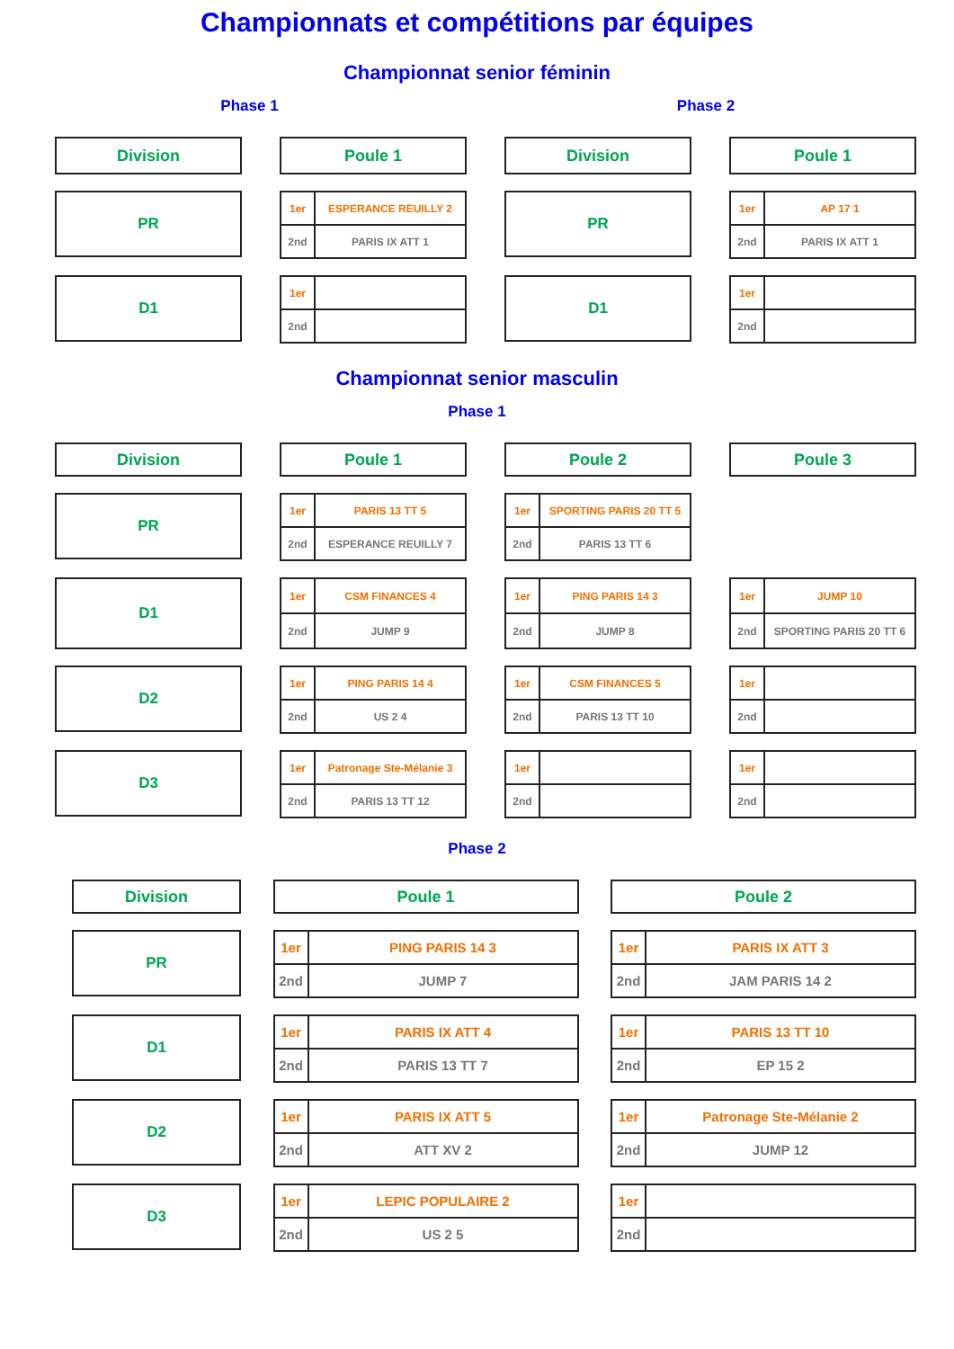Championnats et compétitions par équipes
Championnat senior féminin
Phase 1 Phase 2
Division Poule 1 Division Poule 1
PR
| 1er | ESPERANCE REUILLY 2 |
| 2nd | PARIS IX ATT 1 |
PR
| 1er | AP 17 1 |
| 2nd | PARIS IX ATT 1 |
D1
| 1er | |
| 2nd | |
D1
| 1er | |
| 2nd | |
Championnat senior masculin
Phase 1
Division Poule 1 Poule 2 Poule 3
PR
| 1er | PARIS 13 TT 5 |
| 2nd | ESPERANCE REUILLY 7 |
| 1er | SPORTING PARIS 20 TT 5 |
| 2nd | PARIS 13 TT 6 |
D1
| 1er | CSM FINANCES 4 |
| 2nd | JUMP 9 |
| 1er | PING PARIS 14 3 |
| 2nd | JUMP 8 |
| 1er | JUMP 10 |
| 2nd | SPORTING PARIS 20 TT 6 |
D2
| 1er | PING PARIS 14 4 |
| 2nd | US 2 4 |
| 1er | CSM FINANCES 5 |
| 2nd | PARIS 13 TT 10 |
| 1er | |
| 2nd | |
D3
| 1er | Patronage Ste-Mélanie 3 |
| 2nd | PARIS 13 TT 12 |
| 1er | |
| 2nd | |
| 1er | |
| 2nd | |
Phase 2
Division Poule 1 Poule 2
PR
| 1er | PING PARIS 14 3 |
| 2nd | JUMP 7 |
| 1er | PARIS IX ATT 3 |
| 2nd | JAM PARIS 14 2 |
D1
| 1er | PARIS IX ATT 4 |
| 2nd | PARIS 13 TT 7 |
| 1er | PARIS 13 TT 10 |
| 2nd | EP 15 2 |
D2
| 1er | PARIS IX ATT 5 |
| 2nd | ATT XV 2 |
| 1er | Patronage Ste-Mélanie 2 |
| 2nd | JUMP 12 |
D3
| 1er | LEPIC POPULAIRE 2 |
| 2nd | US 2 5 |
| 1er | |
| 2nd | |